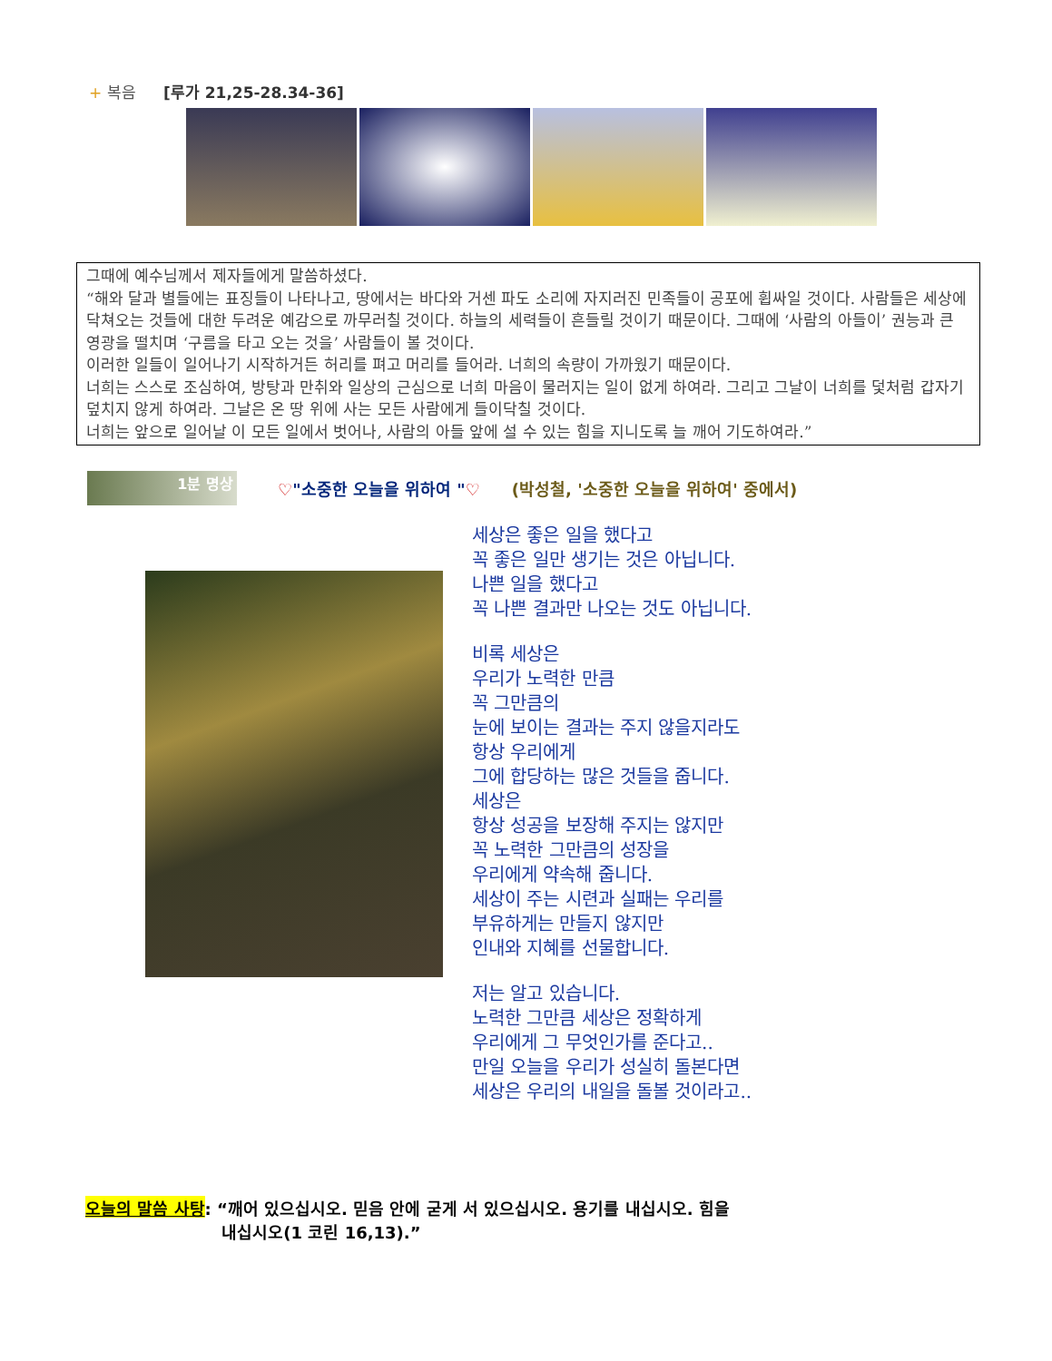+ 복음 [루가 21,25-28.34-36]
그때에 예수님께서 제자들에게 말씀하셨다.
“해와 달과 별들에는 표징들이 나타나고, 땅에서는 바다와 거센 파도 소리에 자지러진 민족들이 공포에 휩싸일 것이다. 사람들은 세상에 닥쳐오는 것들에 대한 두려운 예감으로 까무러칠 것이다. 하늘의 세력들이 흔들릴 것이기 때문이다. 그때에 ‘사람의 아들이’ 권능과 큰 영광을 떨치며 ‘구름을 타고 오는 것을’ 사람들이 볼 것이다.
이러한 일들이 일어나기 시작하거든 허리를 펴고 머리를 들어라. 너희의 속량이 가까웠기 때문이다.
너희는 스스로 조심하여, 방탕과 만취와 일상의 근심으로 너희 마음이 물러지는 일이 없게 하여라. 그리고 그날이 너희를 덫처럼 갑자기 덮치지 않게 하여라. 그날은 온 땅 위에 사는 모든 사람에게 들이닥칠 것이다.
너희는 앞으로 일어날 이 모든 일에서 벗어나, 사람의 아들 앞에 설 수 있는 힘을 지니도록 늘 깨어 기도하여라.”
1분 명상
♡"소중한 오늘을 위하여 "♡ (박성철, '소중한 오늘을 위하여' 중에서)
세상은 좋은 일을 했다고
꼭 좋은 일만 생기는 것은 아닙니다.
나쁜 일을 했다고
꼭 나쁜 결과만 나오는 것도 아닙니다.
비록 세상은
우리가 노력한 만큼
꼭 그만큼의
눈에 보이는 결과는 주지 않을지라도
항상 우리에게
그에 합당하는 많은 것들을 줍니다.
세상은
항상 성공을 보장해 주지는 않지만
꼭 노력한 그만큼의 성장을
우리에게 약속해 줍니다.
세상이 주는 시련과 실패는 우리를
부유하게는 만들지 않지만
인내와 지혜를 선물합니다.
저는 알고 있습니다.
노력한 그만큼 세상은 정확하게
우리에게 그 무엇인가를 준다고..
만일 오늘을 우리가 성실히 돌본다면
세상은 우리의 내일을 돌볼 것이라고..
오늘의 말씀 사탕: “깨어 있으십시오. 믿음 안에 굳게 서 있으십시오. 용기를 내십시오. 힘을
내십시오(1 코린 16,13).”